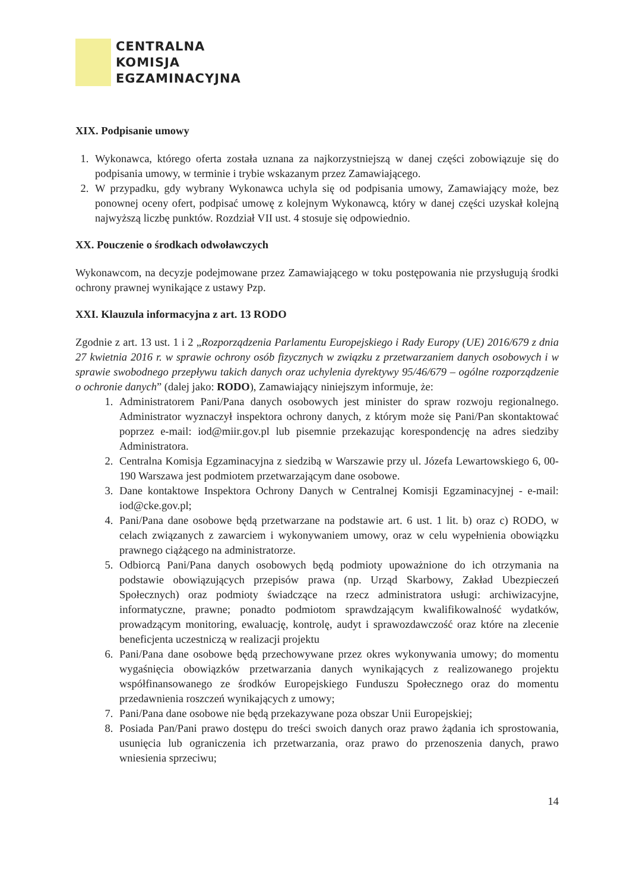CENTRALNA
KOMISJA
EGZAMINACYJNA
XIX. Podpisanie umowy
1. Wykonawca, którego oferta została uznana za najkorzystniejszą w danej części zobowiązuje się do podpisania umowy, w terminie i trybie wskazanym przez Zamawiającego.
2. W przypadku, gdy wybrany Wykonawca uchyla się od podpisania umowy, Zamawiający może, bez ponownej oceny ofert, podpisać umowę z kolejnym Wykonawcą, który w danej części uzyskał kolejną najwyższą liczbę punktów. Rozdział VII ust. 4 stosuje się odpowiednio.
XX. Pouczenie o środkach odwoławczych
Wykonawcom, na decyzje podejmowane przez Zamawiającego w toku postępowania nie przysługują środki ochrony prawnej wynikające z ustawy Pzp.
XXI. Klauzula informacyjna z art. 13 RODO
Zgodnie z art. 13 ust. 1 i 2 „Rozporządzenia Parlamentu Europejskiego i Rady Europy (UE) 2016/679 z dnia 27 kwietnia 2016 r. w sprawie ochrony osób fizycznych w związku z przetwarzaniem danych osobowych i w sprawie swobodnego przepływu takich danych oraz uchylenia dyrektywy 95/46/679 – ogólne rozporządzenie o ochronie danych” (dalej jako: RODO), Zamawiający niniejszym informuje, że:
1. Administratorem Pani/Pana danych osobowych jest minister do spraw rozwoju regionalnego. Administrator wyznaczył inspektora ochrony danych, z którym może się Pani/Pan skontaktować poprzez e-mail: iod@miir.gov.pl lub pisemnie przekazując korespondencję na adres siedziby Administratora.
2. Centralna Komisja Egzaminacyjna z siedzibą w Warszawie przy ul. Józefa Lewartowskiego 6, 00-190 Warszawa jest podmiotem przetwarzającym dane osobowe.
3. Dane kontaktowe Inspektora Ochrony Danych w Centralnej Komisji Egzaminacyjnej - e-mail: iod@cke.gov.pl;
4. Pani/Pana dane osobowe będą przetwarzane na podstawie art. 6 ust. 1 lit. b) oraz c) RODO, w celach związanych z zawarciem i wykonywaniem umowy, oraz w celu wypełnienia obowiązku prawnego ciążącego na administratorze.
5. Odbiorcą Pani/Pana danych osobowych będą podmioty upoważnione do ich otrzymania na podstawie obowiązujących przepisów prawa (np. Urząd Skarbowy, Zakład Ubezpieczeń Społecznych) oraz podmioty świadczące na rzecz administratora usługi: archiwizacyjne, informatyczne, prawne; ponadto podmiotom sprawdzającym kwalifikowalność wydatków, prowadzącym monitoring, ewaluację, kontrolę, audyt i sprawozdawczość oraz które na zlecenie beneficjenta uczestniczą w realizacji projektu
6. Pani/Pana dane osobowe będą przechowywane przez okres wykonywania umowy; do momentu wygaśnięcia obowiązków przetwarzania danych wynikających z realizowanego projektu współfinansowanego ze środków Europejskiego Funduszu Społecznego oraz do momentu przedawnienia roszczeń wynikających z umowy;
7. Pani/Pana dane osobowe nie będą przekazywane poza obszar Unii Europejskiej;
8. Posiada Pan/Pani prawo dostępu do treści swoich danych oraz prawo żądania ich sprostowania, usunięcia lub ograniczenia ich przetwarzania, oraz prawo do przenoszenia danych, prawo wniesienia sprzeciwu;
14